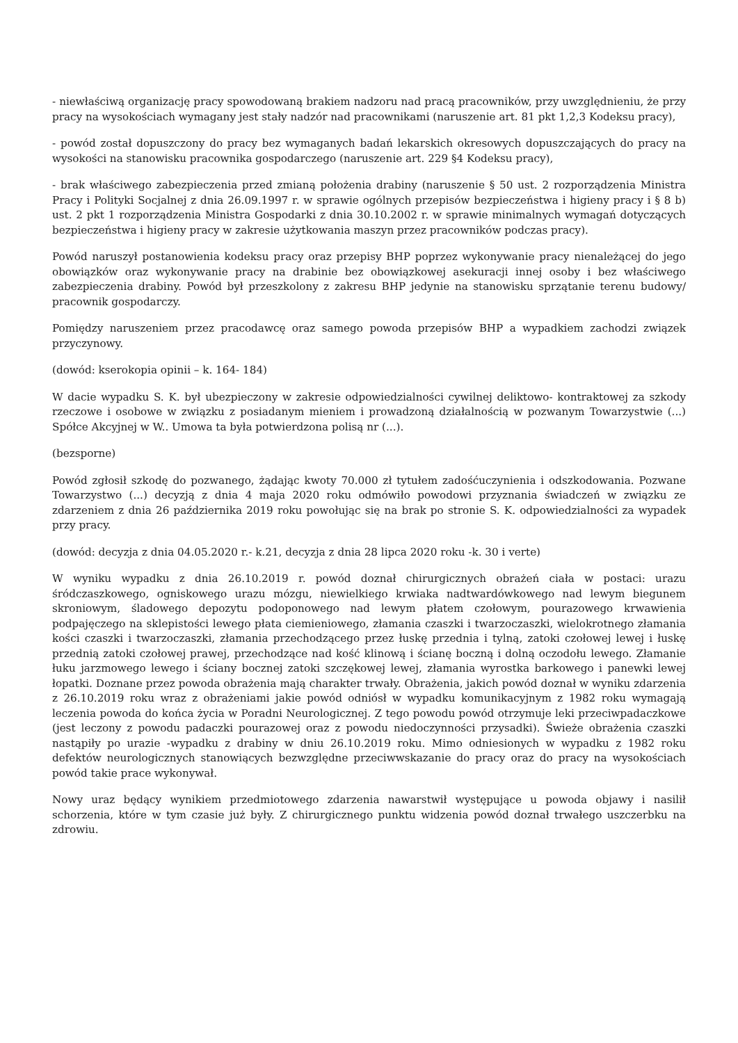- niewłaściwą organizację pracy spowodowaną brakiem nadzoru nad pracą pracowników, przy uwzględnieniu, że przy pracy na wysokościach wymagany jest stały nadzór nad pracownikami (naruszenie art. 81 pkt 1,2,3 Kodeksu pracy),
- powód został dopuszczony do pracy bez wymaganych badań lekarskich okresowych dopuszczających do pracy na wysokości na stanowisku pracownika gospodarczego (naruszenie art. 229 §4 Kodeksu pracy),
- brak właściwego zabezpieczenia przed zmianą położenia drabiny (naruszenie § 50 ust. 2 rozporządzenia Ministra Pracy i Polityki Socjalnej z dnia 26.09.1997 r. w sprawie ogólnych przepisów bezpieczeństwa i higieny pracy i § 8 b) ust. 2 pkt 1 rozporządzenia Ministra Gospodarki z dnia 30.10.2002 r. w sprawie minimalnych wymagań dotyczących bezpieczeństwa i higieny pracy w zakresie użytkowania maszyn przez pracowników podczas pracy).
Powód naruszył postanowienia kodeksu pracy oraz przepisy BHP poprzez wykonywanie pracy nienależącej do jego obowiązków oraz wykonywanie pracy na drabinie bez obowiązkowej asekuracji innej osoby i bez właściwego zabezpieczenia drabiny. Powód był przeszkolony z zakresu BHP jedynie na stanowisku sprzątanie terenu budowy/ pracownik gospodarczy.
Pomiędzy naruszeniem przez pracodawcę oraz samego powoda przepisów BHP a wypadkiem zachodzi związek przyczynowy.
(dowód: kserokopia opinii – k. 164- 184)
W dacie wypadku S. K. był ubezpieczony w zakresie odpowiedzialności cywilnej deliktowo- kontraktowej za szkody rzeczowe i osobowe w związku z posiadanym mieniem i prowadzoną działalnością w pozwanym Towarzystwie (...) Spółce Akcyjnej w W.. Umowa ta była potwierdzona polisą nr (...).
(bezsporne)
Powód zgłosił szkodę do pozwanego, żądając kwoty 70.000 zł tytułem zadośćuczynienia i odszkodowania. Pozwane Towarzystwo (...) decyzją z dnia 4 maja 2020 roku odmówiło powodowi przyznania świadczeń w związku ze zdarzeniem z dnia 26 października 2019 roku powołując się na brak po stronie S. K. odpowiedzialności za wypadek przy pracy.
(dowód: decyzja z dnia 04.05.2020 r.- k.21, decyzja z dnia 28 lipca 2020 roku -k. 30 i verte)
W wyniku wypadku z dnia 26.10.2019 r. powód doznał chirurgicznych obrażeń ciała w postaci: urazu śródczaszkowego, ogniskowego urazu mózgu, niewielkiego krwiaka nadtwardówkowego nad lewym biegunem skroniowym, śladowego depozytu podoponowego nad lewym płatem czołowym, pourazowego krwawienia podpajęczego na sklepistości lewego płata ciemieniowego, złamania czaszki i twarzoczaszki, wielokrotnego złamania kości czaszki i twarzoczaszki, złamania przechodzącego przez łuskę przednia i tylną, zatoki czołowej lewej i łuskę przednią zatoki czołowej prawej, przechodzące nad kość klinową i ścianę boczną i dolną oczodołu lewego. Złamanie łuku jarzmowego lewego i ściany bocznej zatoki szczękowej lewej, złamania wyrostka barkowego i panewki lewej łopatki. Doznane przez powoda obrażenia mają charakter trwały. Obrażenia, jakich powód doznał w wyniku zdarzenia z 26.10.2019 roku wraz z obrażeniami jakie powód odniósł w wypadku komunikacyjnym z 1982 roku wymagają leczenia powoda do końca życia w Poradni Neurologicznej. Z tego powodu powód otrzymuje leki przeciwpadaczkowe (jest leczony z powodu padaczki pourazowej oraz z powodu niedoczynności przysadki). Świeże obrażenia czaszki nastąpiły po urazie -wypadku z drabiny w dniu 26.10.2019 roku. Mimo odniesionych w wypadku z 1982 roku defektów neurologicznych stanowiących bezwzględne przeciwwskazanie do pracy oraz do pracy na wysokościach powód takie prace wykonywał.
Nowy uraz będący wynikiem przedmiotowego zdarzenia nawarstwił występujące u powoda objawy i nasilił schorzenia, które w tym czasie już były. Z chirurgicznego punktu widzenia powód doznał trwałego uszczerbku na zdrowiu.